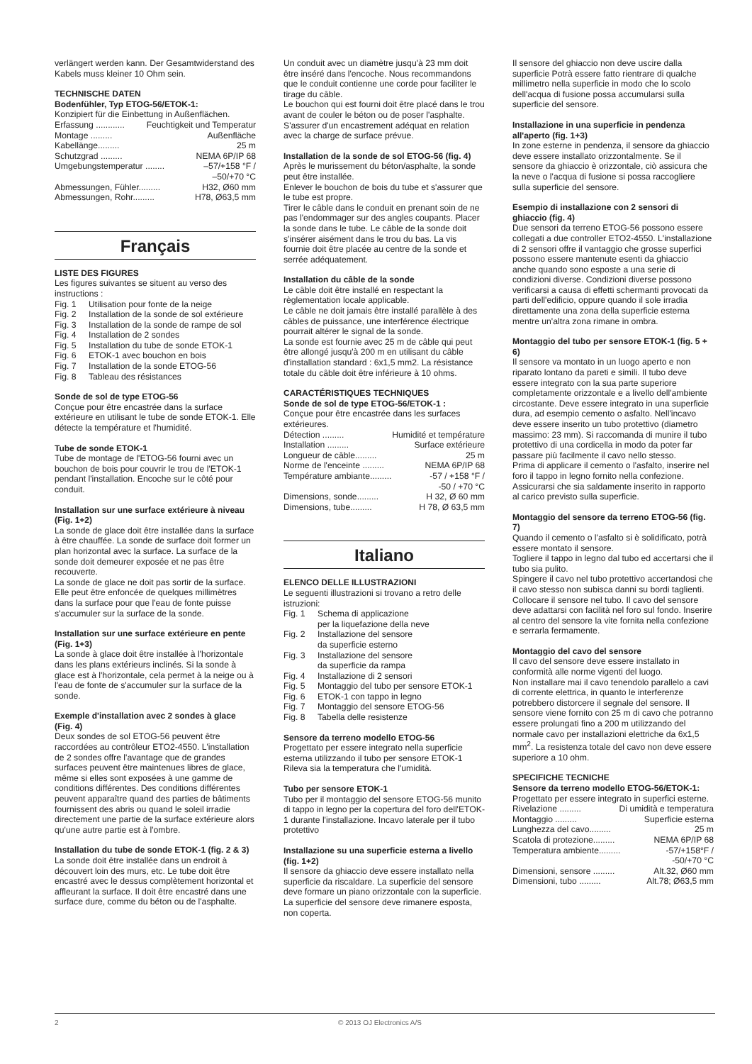verlängert werden kann. Der Gesamtwiderstand des Kabels muss kleiner 10 Ohm sein.
TECHNISCHE DATEN
Bodenfühler, Typ ETOG-56/ETOK-1:
Konzipiert für die Einbettung in Außenflächen.
Erfassung ............ Feuchtigkeit und Temperatur
Montage ......... Außenfläche
Kabellänge......... 25 m
Schutzgrad ......... NEMA 6P/IP 68
Umgebungstemperatur ........ –57/+158 °F /
–50/+70 °C
Abmessungen, Fühler......... H32, Ø60 mm
Abmessungen, Rohr......... H78, Ø63,5 mm
Français
LISTE DES FIGURES
Les figures suivantes se situent au verso des instructions :
Fig. 1 Utilisation pour fonte de la neige
Fig. 2 Installation de la sonde de sol extérieure
Fig. 3 Installation de la sonde de rampe de sol
Fig. 4 Installation de 2 sondes
Fig. 5 Installation du tube de sonde ETOK-1
Fig. 6 ETOK-1 avec bouchon en bois
Fig. 7 Installation de la sonde ETOG-56
Fig. 8 Tableau des résistances
Sonde de sol de type ETOG-56
Conçue pour être encastrée dans la surface extérieure en utilisant le tube de sonde ETOK-1. Elle détecte la température et l'humidité.
Tube de sonde ETOK-1
Tube de montage de l'ETOG-56 fourni avec un bouchon de bois pour couvrir le trou de l'ETOK-1 pendant l'installation. Encoche sur le côté pour conduit.
Installation sur une surface extérieure à niveau (Fig. 1+2)
La sonde de glace doit être installée dans la surface à être chauffée. La sonde de surface doit former un plan horizontal avec la surface. La surface de la sonde doit demeurer exposée et ne pas être recouverte.
La sonde de glace ne doit pas sortir de la surface. Elle peut être enfoncée de quelques millimètres dans la surface pour que l'eau de fonte puisse s'accumuler sur la surface de la sonde.
Installation sur une surface extérieure en pente (Fig. 1+3)
La sonde à glace doit être installée à l'horizontale dans les plans extérieurs inclinés. Si la sonde à glace est à l'horizontale, cela permet à la neige ou à l'eau de fonte de s'accumuler sur la surface de la sonde.
Exemple d'installation avec 2 sondes à glace (Fig. 4)
Deux sondes de sol ETOG-56 peuvent être raccordées au contrôleur ETO2-4550. L'installation de 2 sondes offre l'avantage que de grandes surfaces peuvent être maintenues libres de glace, même si elles sont exposées à une gamme de conditions différentes. Des conditions différentes peuvent apparaître quand des parties de bâtiments fournissent des abris ou quand le soleil irradie directement une partie de la surface extérieure alors qu'une autre partie est à l'ombre.
Installation du tube de sonde ETOK-1 (fig. 2 & 3)
La sonde doit être installée dans un endroit à découvert loin des murs, etc. Le tube doit être encastré avec le dessus complètement horizontal et affleurant la surface. Il doit être encastré dans une surface dure, comme du béton ou de l'asphalte.
Un conduit avec un diamètre jusqu'à 23 mm doit être inséré dans l'encoche. Nous recommandons que le conduit contienne une corde pour faciliter le tirage du câble.
Le bouchon qui est fourni doit être placé dans le trou avant de couler le béton ou de poser l'asphalte. S'assurer d'un encastrement adéquat en relation avec la charge de surface prévue.
Installation de la sonde de sol ETOG-56 (fig. 4)
Après le murissement du béton/asphalte, la sonde peut être installée.
Enlever le bouchon de bois du tube et s'assurer que le tube est propre.
Tirer le câble dans le conduit en prenant soin de ne pas l'endommager sur des angles coupants. Placer la sonde dans le tube. Le câble de la sonde doit s'insérer aisément dans le trou du bas. La vis fournie doit être placée au centre de la sonde et serrée adéquatement.
Installation du câble de la sonde
Le câble doit être installé en respectant la règlementation locale applicable.
Le câble ne doit jamais être installé parallèle à des câbles de puissance, une interférence électrique pourrait altérer le signal de la sonde.
La sonde est fournie avec 25 m de câble qui peut être allongé jusqu'à 200 m en utilisant du câble d'installation standard : 6x1,5 mm2. La résistance totale du câble doit être inférieure à 10 ohms.
CARACTÉRISTIQUES TECHNIQUES
Sonde de sol de type ETOG-56/ETOK-1 :
Conçue pour être encastrée dans les surfaces extérieures.
Détection ......... Humidité et température
Installation ......... Surface extérieure
Longueur de câble......... 25 m
Norme de l'enceinte ......... NEMA 6P/IP 68
Température ambiante......... -57 / +158 °F /
-50 / +70 °C
Dimensions, sonde......... H 32, Ø 60 mm
Dimensions, tube......... H 78, Ø 63,5 mm
Italiano
ELENCO DELLE ILLUSTRAZIONI
Le seguenti illustrazioni si trovano a retro delle istruzioni:
Fig. 1 Schema di applicazione
per la liquefazione della neve
Fig. 2 Installazione del sensore
da superficie esterno
Fig. 3 Installazione del sensore
da superficie da rampa
Fig. 4 Installazione di 2 sensori
Fig. 5 Montaggio del tubo per sensore ETOK-1
Fig. 6 ETOK-1 con tappo in legno
Fig. 7 Montaggio del sensore ETOG-56
Fig. 8 Tabella delle resistenze
Sensore da terreno modello ETOG-56
Progettato per essere integrato nella superficie esterna utilizzando il tubo per sensore ETOK-1 Rileva sia la temperatura che l'umidità.
Tubo per sensore ETOK-1
Tubo per il montaggio del sensore ETOG-56 munito di tappo in legno per la copertura del foro dell'ETOK-1 durante l'installazione. Incavo laterale per il tubo protettivo
Installazione su una superficie esterna a livello (fig. 1+2)
Il sensore da ghiaccio deve essere installato nella superficie da riscaldare. La superficie del sensore deve formare un piano orizzontale con la superficie. La superficie del sensore deve rimanere esposta, non coperta.
Il sensore del ghiaccio non deve uscire dalla superficie Potrà essere fatto rientrare di qualche millimetro nella superficie in modo che lo scolo dell'acqua di fusione possa accumularsi sulla superficie del sensore.
Installazione in una superficie in pendenza all'aperto (fig. 1+3)
In zone esterne in pendenza, il sensore da ghiaccio deve essere installato orizzontalmente. Se il sensore da ghiaccio è orizzontale, ciò assicura che la neve o l'acqua di fusione si possa raccogliere sulla superficie del sensore.
Esempio di installazione con 2 sensori di ghiaccio (fig. 4)
Due sensori da terreno ETOG-56 possono essere collegati a due controller ETO2-4550. L'installazione di 2 sensori offre il vantaggio che grosse superfici possono essere mantenute esenti da ghiaccio anche quando sono esposte a una serie di condizioni diverse. Condizioni diverse possono verificarsi a causa di effetti schermanti provocati da parti dell'edificio, oppure quando il sole irradia direttamente una zona della superficie esterna mentre un'altra zona rimane in ombra.
Montaggio del tubo per sensore ETOK-1 (fig. 5 + 6)
Il sensore va montato in un luogo aperto e non riparato lontano da pareti e simili. Il tubo deve essere integrato con la sua parte superiore completamente orizzontale e a livello dell'ambiente circostante. Deve essere integrato in una superficie dura, ad esempio cemento o asfalto. Nell'incavo deve essere inserito un tubo protettivo (diametro massimo: 23 mm). Si raccomanda di munire il tubo protettivo di una cordicella in modo da poter far passare più facilmente il cavo nello stesso.
Prima di applicare il cemento o l'asfalto, inserire nel foro il tappo in legno fornito nella confezione. Assicurarsi che sia saldamente inserito in rapporto al carico previsto sulla superficie.
Montaggio del sensore da terreno ETOG-56 (fig. 7)
Quando il cemento o l'asfalto si è solidificato, potrà essere montato il sensore.
Togliere il tappo in legno dal tubo ed accertarsi che il tubo sia pulito.
Spingere il cavo nel tubo protettivo accertandosi che il cavo stesso non subisca danni su bordi taglienti.
Collocare il sensore nel tubo. Il cavo del sensore deve adattarsi con facilità nel foro sul fondo. Inserire al centro del sensore la vite fornita nella confezione e serrarla fermamente.
Montaggio del cavo del sensore
Il cavo del sensore deve essere installato in conformità alle norme vigenti del luogo.
Non installare mai il cavo tenendolo parallelo a cavi di corrente elettrica, in quanto le interferenze potrebbero distorcere il segnale del sensore. Il sensore viene fornito con 25 m di cavo che potranno essere prolungati fino a 200 m utilizzando del normale cavo per installazioni elettriche da 6x1,5 mm<sup>2</sup>. La resistenza totale del cavo non deve essere superiore a 10 ohm.
SPECIFICHE TECNICHE
Sensore da terreno modello ETOG-56/ETOK-1:
Progettato per essere integrato in superfici esterne.
Rivelazione ......... Di umidità e temperatura
Montaggio ......... Superficie esterna
Lunghezza del cavo......... 25 m
Scatola di protezione......... NEMA 6P/IP 68
Temperatura ambiente......... -57/+158°F /
-50/+70 °C
Dimensioni, sensore ......... Alt.32, Ø60 mm
Dimensioni, tubo ......... Alt.78; Ø63,5 mm
2 © 2013 OJ Electronics A/S